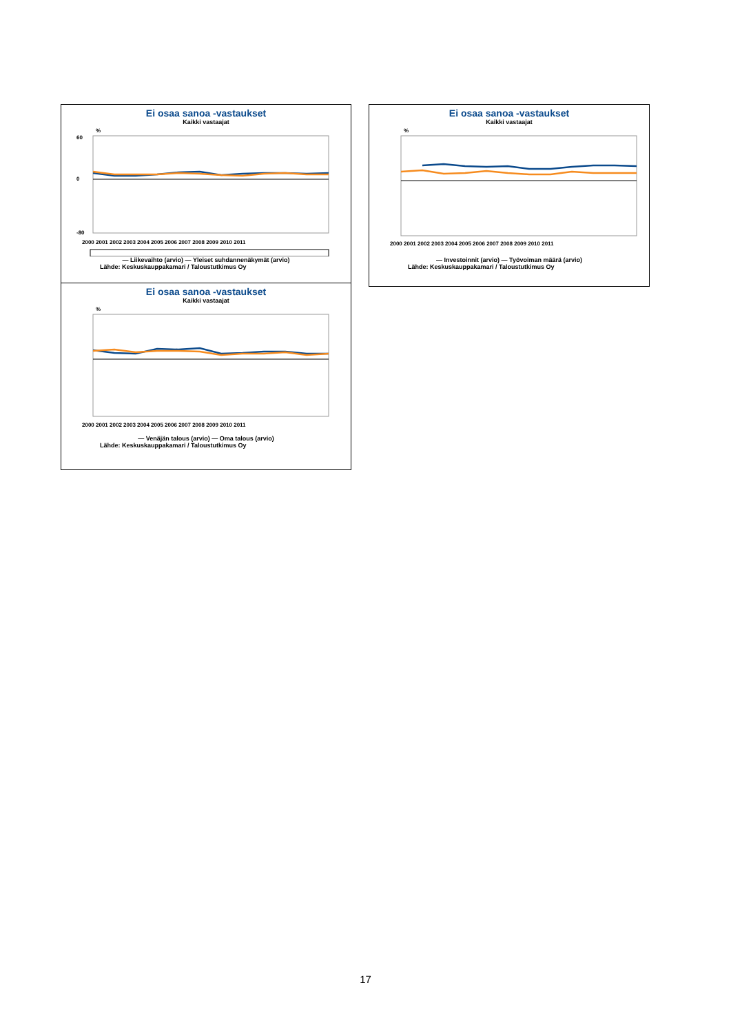Ei osaa sanoa -vastaukset
Kaikki vastaajat
%
60
0
-80
2000 2001 2002 2003 2004 2005 2006 2007 2008 2009 2010 2011
— Liikevaihto (arvio) — Yleiset suhdannenäkymät (arvio)
Lähde: Keskuskauppakamari / Taloustutkimus Oy
Ei osaa sanoa -vastaukset
Kaikki vastaajat
%
2000 2001 2002 2003 2004 2005 2006 2007 2008 2009 2010 2011
— Investoinnit (arvio) — Työvoiman määrä (arvio)
Lähde: Keskuskauppakamari / Taloustutkimus Oy
Ei osaa sanoa -vastaukset
Kaikki vastaajat
%
2000 2001 2002 2003 2004 2005 2006 2007 2008 2009 2010 2011
— Venäjän talous (arvio) — Oma talous (arvio)
Lähde: Keskuskauppakamari / Taloustutkimus Oy
17